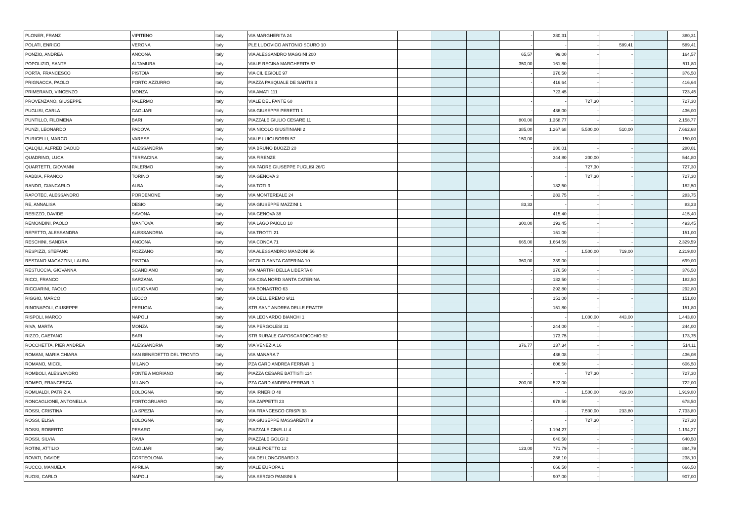| PLONER, FRANZ | VIPITENO | Italy | VIA MARGHERITA 24 | | | | - | 380,31 | - | - | | 380,31 |
| POLATI, ENRICO | VERONA | Italy | PLE LUDOVICO ANTONIO SCURO 10 | | | | - | - | - | 589,41 | | 589,41 |
| PONZIO, ANDREA | ANCONA | Italy | VIA ALESSANDRO MAGGINI 200 | | | | 65,57 | 99,00 | - | - | | 164,57 |
| POPOLIZIO, SANTE | ALTAMURA | Italy | VIALE REGINA MARGHERITA 67 | | | | 350,00 | 161,80 | - | - | | 511,80 |
| PORTA, FRANCESCO | PISTOIA | Italy | VIA CILIEGIOLE 97 | | | | - | 376,50 | - | - | | 376,50 |
| PRIGNACCA, PAOLO | PORTO AZZURRO | Italy | PIAZZA PASQUALE DE SANTIS 3 | | | | - | 416,64 | - | - | | 416,64 |
| PRIMERANO, VINCENZO | MONZA | Italy | VIA AMATI 111 | | | | - | 723,45 | - | - | | 723,45 |
| PROVENZANO, GIUSEPPE | PALERMO | Italy | VIALE DEL FANTE 60 | | | | - | - | 727,30 | - | | 727,30 |
| PUGLISI, CARLA | CAGLIARI | Italy | VIA GIUSEPPE PERETTI 1 | | | | - | 436,00 | - | - | | 436,00 |
| PUNTILLO, FILOMENA | BARI | Italy | PIAZZALE GIULIO CESARE 11 | | | | 800,00 | 1.358,77 | - | - | | 2.158,77 |
| PUNZI, LEONARDO | PADOVA | Italy | VIA NICOLO GIUSTINIANI 2 | | | | 385,00 | 1.267,68 | 5.500,00 | 510,00 | | 7.662,68 |
| PURICELLI, MARCO | VARESE | Italy | VIALE LUIGI BORRI 57 | | | | 150,00 | - | - | - | | 150,00 |
| QALQILI, ALFRED DAOUD | ALESSANDRIA | Italy | VIA BRUNO BUOZZI 20 | | | | - | 280,01 | - | - | | 280,01 |
| QUADRINO, LUCA | TERRACINA | Italy | VIA FIRENZE | | | | - | 344,80 | 200,00 | - | | 544,80 |
| QUARTETTI, GIOVANNI | PALERMO | Italy | VIA PADRE GIUSEPPE PUGLISI 26/C | | | | - | - | 727,30 | - | | 727,30 |
| RABBIA, FRANCO | TORINO | Italy | VIA GENOVA 3 | | | | - | - | 727,30 | - | | 727,30 |
| RANDO, GIANCARLO | ALBA | Italy | VIA TOTI 3 | | | | - | 182,50 | - | - | | 182,50 |
| RAPOTEC, ALESSANDRO | PORDENONE | Italy | VIA MONTEREALE 24 | | | | - | 283,75 | - | - | | 283,75 |
| RE, ANNALISA | DESIO | Italy | VIA GIUSEPPE MAZZINI 1 | | | | 83,33 | - | - | - | | 83,33 |
| REBIZZO, DAVIDE | SAVONA | Italy | VIA GENOVA 38 | | | | - | 415,40 | - | - | | 415,40 |
| REMONDINI, PAOLO | MANTOVA | Italy | VIA LAGO PAIOLO 10 | | | | 300,00 | 193,45 | - | - | | 493,45 |
| REPETTO, ALESSANDRA | ALESSANDRIA | Italy | VIA TROTTI 21 | | | | - | 151,00 | - | - | | 151,00 |
| RESCHINI, SANDRA | ANCONA | Italy | VIA CONCA 71 | | | | 665,00 | 1.664,59 | - | - | | 2.329,59 |
| RESPIZZI, STEFANO | ROZZANO | Italy | VIA ALESSANDRO MANZONI 56 | | | | - | - | 1.500,00 | 719,00 | | 2.219,00 |
| RESTANO MAGAZZINI, LAURA | PISTOIA | Italy | VICOLO SANTA CATERINA 10 | | | | 360,00 | 339,00 | - | - | | 699,00 |
| RESTUCCIA, GIOVANNA | SCANDIANO | Italy | VIA MARTIRI DELLA LIBERTA 8 | | | | - | 376,50 | - | - | | 376,50 |
| RICCI, FRANCO | SARZANA | Italy | VIA CISA NORD SANTA CATERINA | | | | - | 182,50 | - | - | | 182,50 |
| RICCIARINI, PAOLO | LUCIGNANO | Italy | VIA BONASTRO 63 | | | | - | 292,80 | - | - | | 292,80 |
| RIGGIO, MARCO | LECCO | Italy | VIA DELL EREMO 9/11 | | | | - | 151,00 | - | - | | 151,00 |
| RINONAPOLI, GIUSEPPE | PERUGIA | Italy | STR SANT ANDREA DELLE FRATTE | | | | - | 151,80 | - | - | | 151,80 |
| RISPOLI, MARCO | NAPOLI | Italy | VIA LEONARDO BIANCHI 1 | | | | - | - | 1.000,00 | 443,00 | | 1.443,00 |
| RIVA, MARTA | MONZA | Italy | VIA PERGOLESI 31 | | | | - | 244,00 | - | - | | 244,00 |
| RIZZO, GAETANO | BARI | Italy | STR RURALE CAPOSCARDICCHIO 92 | | | | - | 173,75 | - | - | | 173,75 |
| ROCCHETTA, PIER ANDREA | ALESSANDRIA | Italy | VIA VENEZIA 16 | | | | 376,77 | 137,34 | - | - | | 514,11 |
| ROMANI, MARIA CHIARA | SAN BENEDETTO DEL TRONTO | Italy | VIA MANARA 7 | | | | - | 436,08 | - | - | | 436,08 |
| ROMANO, MICOL | MILANO | Italy | PZA CARD ANDREA FERRARI 1 | | | | - | 606,50 | - | - | | 606,50 |
| ROMBOLI, ALESSANDRO | PONTE A MORIANO | Italy | PIAZZA CESARE BATTISTI 114 | | | | - | - | 727,30 | - | | 727,30 |
| ROMEO, FRANCESCA | MILANO | Italy | PZA CARD ANDREA FERRARI 1 | | | | 200,00 | 522,00 | - | - | | 722,00 |
| ROMUALDI, PATRIZIA | BOLOGNA | Italy | VIA IRNERIO 48 | | | | - | - | 1.500,00 | 419,00 | | 1.919,00 |
| RONCAGLIONE, ANTONELLA | PORTOGRUARO | Italy | VIA ZAPPETTI 23 | | | | - | 678,50 | - | - | | 678,50 |
| ROSSI, CRISTINA | LA SPEZIA | Italy | VIA FRANCESCO CRISPI 33 | | | | - | - | 7.500,00 | 233,80 | | 7.733,80 |
| ROSSI, ELISA | BOLOGNA | Italy | VIA GIUSEPPE MASSARENTI 9 | | | | - | - | 727,30 | - | | 727,30 |
| ROSSI, ROBERTO | PESARO | Italy | PIAZZALE CINELLI 4 | | | | - | 1.194,27 | - | - | | 1.194,27 |
| ROSSI, SILVIA | PAVIA | Italy | PIAZZALE GOLGI 2 | | | | - | 640,50 | - | - | | 640,50 |
| ROTINI, ATTILIO | CAGLIARI | Italy | VIALE POETTO 12 | | | | 123,00 | 771,79 | - | - | | 894,79 |
| ROVATI, DAVIDE | CORTEOLONA | Italy | VIA DEI LONGOBARDI 3 | | | | - | 238,10 | - | - | | 238,10 |
| RUCCO, MANUELA | APRILIA | Italy | VIALE EUROPA 1 | | | | - | 666,50 | - | - | | 666,50 |
| RUOSI, CARLO | NAPOLI | Italy | VIA SERGIO PANSINI 5 | | | | - | 907,00 | - | - | | 907,00 |